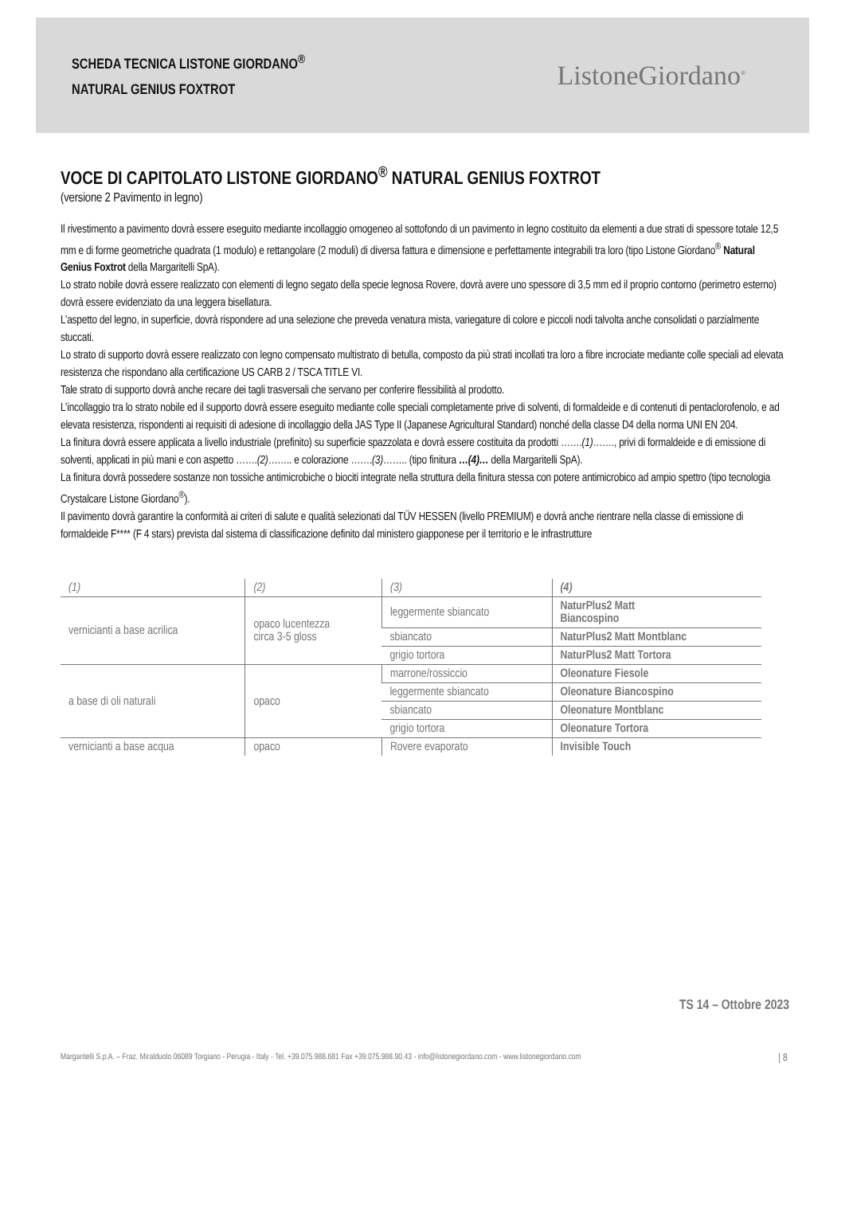SCHEDA TECNICA LISTONE GIORDANO<sup>®</sup>
NATURAL GENIUS FOXTROT
ListoneGiordano<sup>®</sup>
VOCE DI CAPITOLATO LISTONE GIORDANO<sup>®</sup> NATURAL GENIUS FOXTROT
(versione 2 Pavimento in legno)
Il rivestimento a pavimento dovrà essere eseguito mediante incollaggio omogeneo al sottofondo di un pavimento in legno costituito da elementi a due strati di spessore totale 12,5 mm e di forme geometriche quadrata (1 modulo) e rettangolare (2 moduli) di diversa fattura e dimensione e perfettamente integrabili tra loro (tipo Listone Giordano<sup>®</sup> Natural Genius Foxtrot della Margaritelli SpA).
Lo strato nobile dovrà essere realizzato con elementi di legno segato della specie legnosa Rovere, dovrà avere uno spessore di 3,5 mm ed il proprio contorno (perimetro esterno) dovrà essere evidenziato da una leggera bisellatura.
L’aspetto del legno, in superficie, dovrà rispondere ad una selezione che preveda venatura mista, variegature di colore e piccoli nodi talvolta anche consolidati o parzialmente stuccati.
Lo strato di supporto dovrà essere realizzato con legno compensato multistrato di betulla, composto da più strati incollati tra loro a fibre incrociate mediante colle speciali ad elevata resistenza che rispondano alla certificazione US CARB 2 / TSCA TITLE VI.
Tale strato di supporto dovrà anche recare dei tagli trasversali che servano per conferire flessibilità al prodotto.
L’incollaggio tra lo strato nobile ed il supporto dovrà essere eseguito mediante colle speciali completamente prive di solventi, di formaldeide e di contenuti di pentaclorofenolo, e ad elevata resistenza, rispondenti ai requisiti di adesione di incollaggio della JAS Type II (Japanese Agricultural Standard) nonché della classe D4 della norma UNI EN 204.
La finitura dovrà essere applicata a livello industriale (prefinito) su superficie spazzolata e dovrà essere costituita da prodotti …….(1)……., privi di formaldeide e di emissione di solventi, applicati in più mani e con aspetto …….(2)…….. e colorazione …….(3)…….. (tipo finitura …(4)… della Margaritelli SpA).
La finitura dovrà possedere sostanze non tossiche antimicrobiche o biociti integrate nella struttura della finitura stessa con potere antimicrobico ad ampio spettro (tipo tecnologia Crystalcare Listone Giordano<sup>®</sup>).
Il pavimento dovrà garantire la conformità ai criteri di salute e qualità selezionati dal TÜV HESSEN (livello PREMIUM) e dovrà anche rientrare nella classe di emissione di formaldeide F**** (F 4 stars) prevista dal sistema di classificazione definito dal ministero giapponese per il territorio e le infrastrutture
| (1) | (2) | (3) | (4) |
| --- | --- | --- | --- |
| vernicianti a base acrilica | opaco lucentezza circa 3-5 gloss | leggermente sbiancato | NaturPlus2 Matt Biancospino |
| | | sbiancato | NaturPlus2 Matt Montblanc |
| | | grigio tortora | NaturPlus2 Matt Tortora |
| a base di oli naturali | opaco | marrone/rossiccio | Oleonature Fiesole |
| | | leggermente sbiancato | Oleonature Biancospino |
| | | sbiancato | Oleonature Montblanc |
| | | grigio tortora | Oleonature Tortora |
| vernicianti a base acqua | opaco | Rovere evaporato | Invisible Touch |
TS 14 – Ottobre 2023
Margaritelli S.p.A. – Fraz. Miralduolo 06089 Torgiano - Perugia - Italy - Tel. +39.075.988.681 Fax +39.075.988.90.43 - info@listonegiordano.com - www.listonegiordano.com | 8